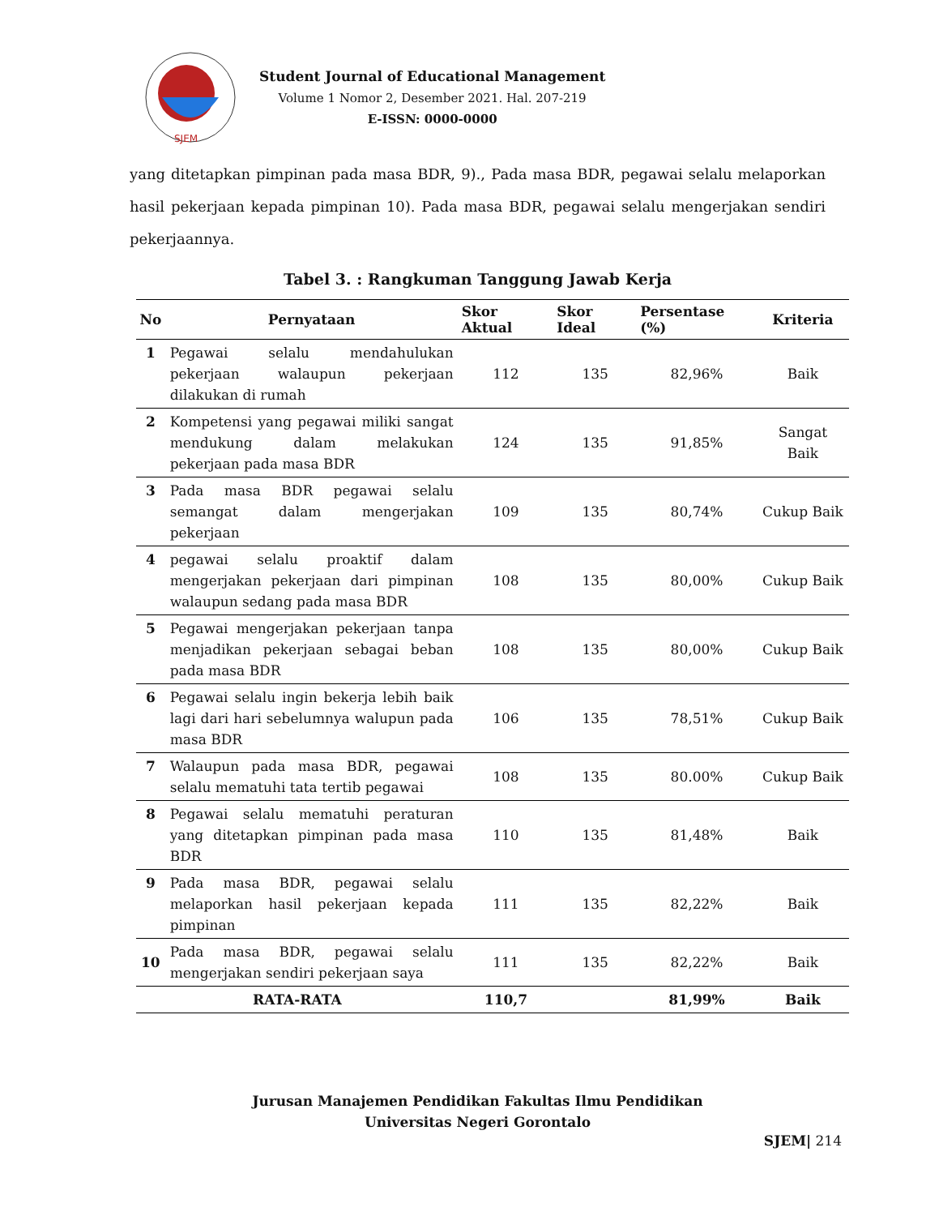SJEM
Student Journal of Educational Management
Volume 1 Nomor 2, Desember 2021. Hal. 207-219
E-ISSN: 0000-0000
yang ditetapkan pimpinan pada masa BDR, 9)., Pada masa BDR, pegawai selalu melaporkan hasil pekerjaan kepada pimpinan 10). Pada masa BDR, pegawai selalu mengerjakan sendiri pekerjaannya.
Tabel 3. : Rangkuman Tanggung Jawab Kerja
| No | Pernyataan | Skor Aktual | Skor Ideal | Persentase (%) | Kriteria |
| --- | --- | --- | --- | --- | --- |
| 1 | Pegawai selalu mendahulukan pekerjaan walaupun pekerjaan dilakukan di rumah | 112 | 135 | 82,96% | Baik |
| 2 | Kompetensi yang pegawai miliki sangat mendukung dalam melakukan pekerjaan pada masa BDR | 124 | 135 | 91,85% | Sangat Baik |
| 3 | Pada masa BDR pegawai selalu semangat dalam mengerjakan pekerjaan | 109 | 135 | 80,74% | Cukup Baik |
| 4 | pegawai selalu proaktif dalam mengerjakan pekerjaan dari pimpinan walaupun sedang pada masa BDR | 108 | 135 | 80,00% | Cukup Baik |
| 5 | Pegawai mengerjakan pekerjaan tanpa menjadikan pekerjaan sebagai beban pada masa BDR | 108 | 135 | 80,00% | Cukup Baik |
| 6 | Pegawai selalu ingin bekerja lebih baik lagi dari hari sebelumnya walupun pada masa BDR | 106 | 135 | 78,51% | Cukup Baik |
| 7 | Walaupun pada masa BDR, pegawai selalu mematuhi tata tertib pegawai | 108 | 135 | 80.00% | Cukup Baik |
| 8 | Pegawai selalu mematuhi peraturan yang ditetapkan pimpinan pada masa BDR | 110 | 135 | 81,48% | Baik |
| 9 | Pada masa BDR, pegawai selalu melaporkan hasil pekerjaan kepada pimpinan | 111 | 135 | 82,22% | Baik |
| 10 | Pada masa BDR, pegawai selalu mengerjakan sendiri pekerjaan saya | 111 | 135 | 82,22% | Baik |
| RATA-RATA | | 110,7 | | 81,99% | Baik |
Jurusan Manajemen Pendidikan Fakultas Ilmu Pendidikan
Universitas Negeri Gorontalo
SJEM| 214